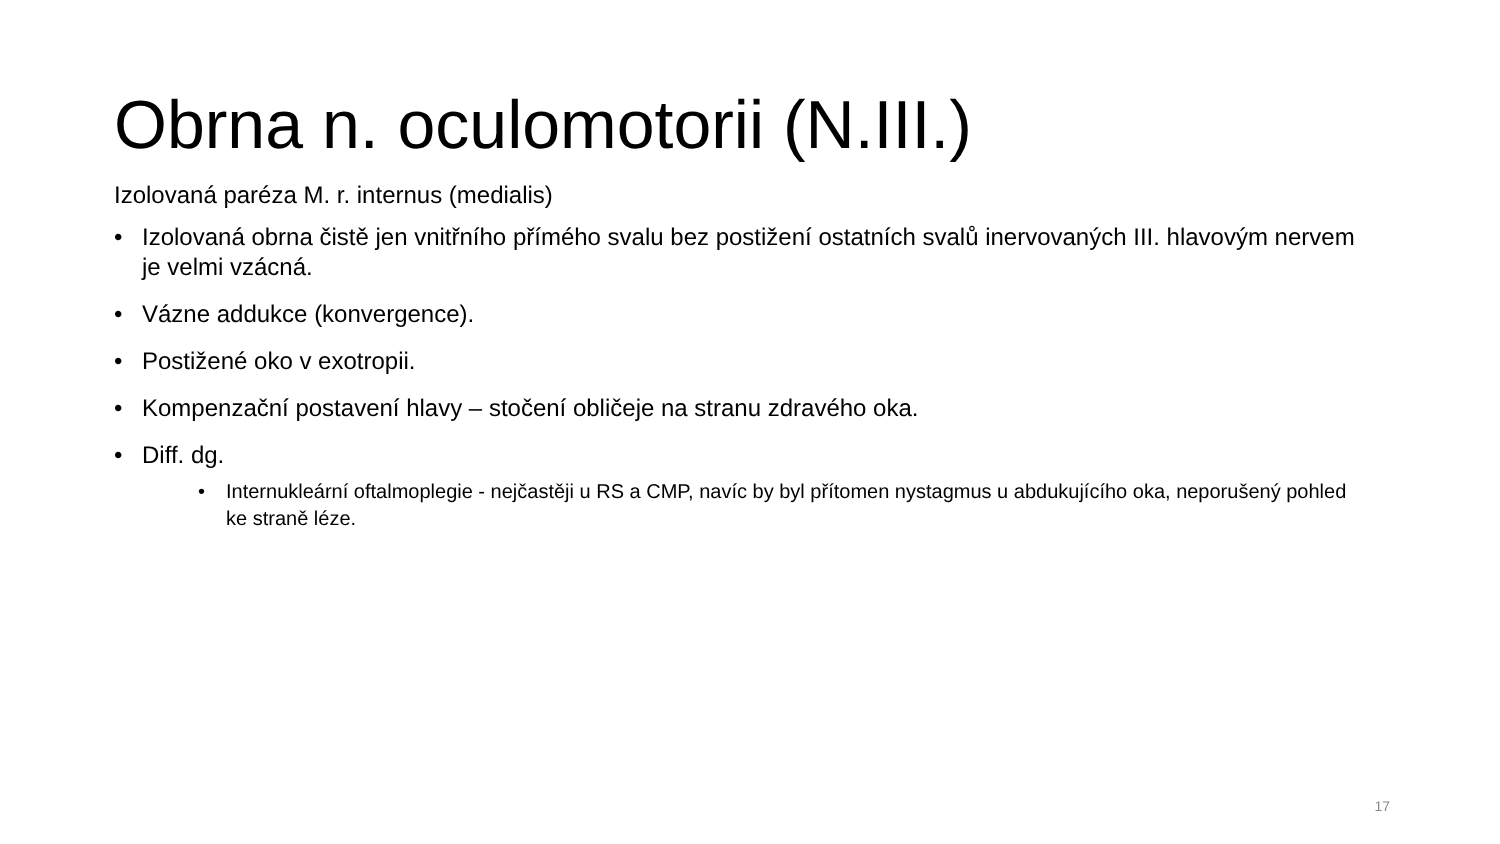Obrna n. oculomotorii (N.III.)
Izolovaná paréza M. r. internus (medialis)
• Izolovaná obrna čistě jen vnitřního přímého svalu bez postižení ostatních svalů inervovaných III. hlavovým nervem je velmi vzácná.
• Vázne addukce (konvergence).
• Postižené oko v exotropii.
• Kompenzační postavení hlavy – stočení obličeje na stranu zdravého oka.
• Diff. dg.
• Internukleární oftalmoplegie - nejčastěji u RS a CMP, navíc by byl přítomen nystagmus u abdukujícího oka, neporušený pohled ke straně léze.
17